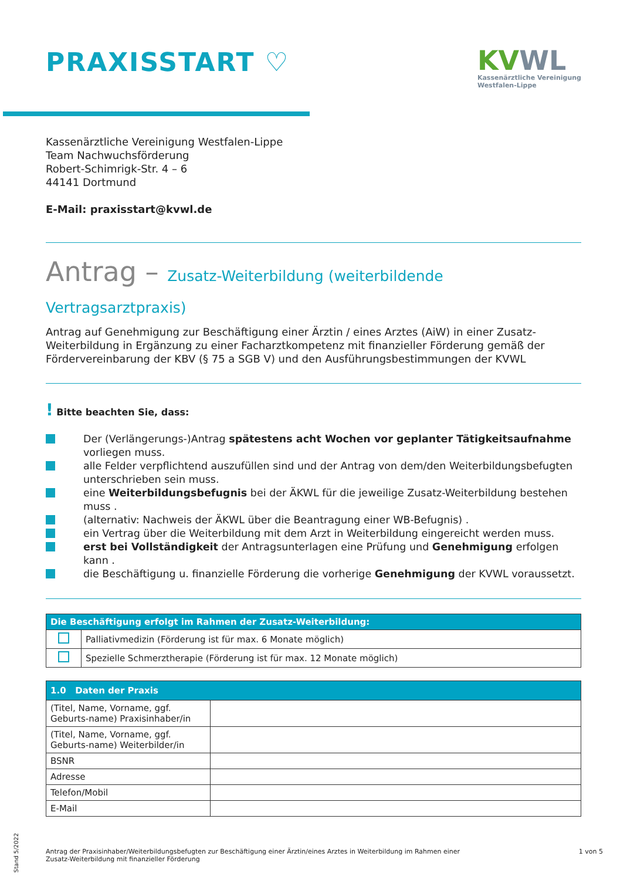PRAXISSTART ♡
KVWL
Kassenärztliche Vereinigung
Westfalen-Lippe
Kassenärztliche Vereinigung Westfalen-Lippe
Team Nachwuchsförderung
Robert-Schimrigk-Str. 4 – 6
44141 Dortmund
E-Mail: praxisstart@kvwl.de
Antrag – Zusatz-Weiterbildung (weiterbildende Vertragsarztpraxis)
Antrag auf Genehmigung zur Beschäftigung einer Ärztin / eines Arztes (AiW) in einer Zusatz-Weiterbildung in Ergänzung zu einer Facharztkompetenz mit finanzieller Förderung gemäß der Fördervereinbarung der KBV (§ 75 a SGB V) und den Ausführungsbestimmungen der KVWL
! Bitte beachten Sie, dass:
Der (Verlängerungs-)Antrag spätestens acht Wochen vor geplanter Tätigkeitsaufnahme vorliegen muss.
alle Felder verpflichtend auszufüllen sind und der Antrag von dem/den Weiterbildungsbefugten unterschrieben sein muss.
eine Weiterbildungsbefugnis bei der ÄKWL für die jeweilige Zusatz-Weiterbildung bestehen muss .
(alternativ: Nachweis der ÄKWL über die Beantragung einer WB-Befugnis) .
ein Vertrag über die Weiterbildung mit dem Arzt in Weiterbildung eingereicht werden muss.
erst bei Vollständigkeit der Antragsunterlagen eine Prüfung und Genehmigung erfolgen kann .
die Beschäftigung u. finanzielle Förderung die vorherige Genehmigung der KVWL voraussetzt.
| Die Beschäftigung erfolgt im Rahmen der Zusatz-Weiterbildung: | |
| --- | --- |
| | Palliativmedizin (Förderung ist für max. 6 Monate möglich) |
| | Spezielle Schmerztherapie (Förderung ist für max. 12 Monate möglich) |
| 1.0 Daten der Praxis | |
| --- | --- |
| (Titel, Name, Vorname, ggf. Geburts-name) Praxisinhaber/in | |
| (Titel, Name, Vorname, ggf. Geburts-name) Weiterbilder/in | |
| BSNR | |
| Adresse | |
| Telefon/Mobil | |
| E-Mail | |
Stand 5/2022
Antrag der Praxisinhaber/Weiterbildungsbefugten zur Beschäftigung einer Ärztin/eines Arztes in Weiterbildung im Rahmen einer
Zusatz-Weiterbildung mit finanzieller Förderung
1 von 5